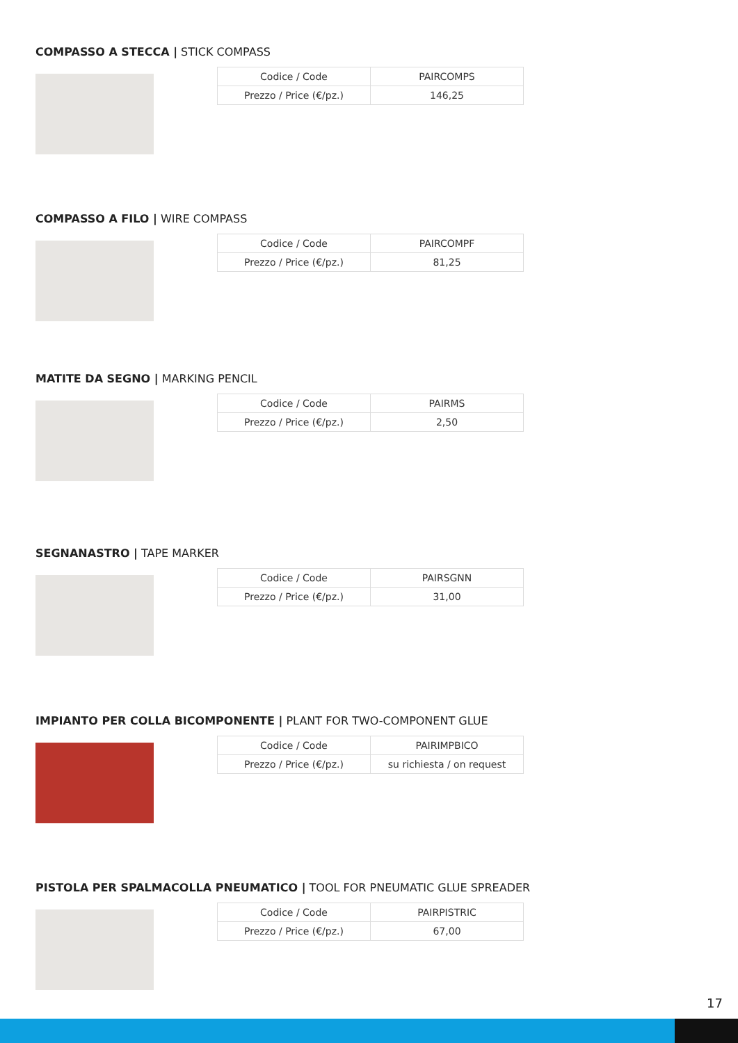COMPASSO A STECCA | STICK COMPASS
| Codice / Code | PAIRCOMPS |
| Prezzo / Price (€/pz.) | 146,25 |
COMPASSO A FILO | WIRE COMPASS
| Codice / Code | PAIRCOMPF |
| Prezzo / Price (€/pz.) | 81,25 |
MATITE DA SEGNO | MARKING PENCIL
| Codice / Code | PAIRMS |
| Prezzo / Price (€/pz.) | 2,50 |
SEGNANASTRO | TAPE MARKER
| Codice / Code | PAIRSGNN |
| Prezzo / Price (€/pz.) | 31,00 |
IMPIANTO PER COLLA BICOMPONENTE | PLANT FOR TWO-COMPONENT GLUE
| Codice / Code | PAIRIMPBICO |
| Prezzo / Price (€/pz.) | su richiesta / on request |
PISTOLA PER SPALMACOLLA PNEUMATICO | TOOL FOR PNEUMATIC GLUE SPREADER
| Codice / Code | PAIRPISTRIC |
| Prezzo / Price (€/pz.) | 67,00 |
17